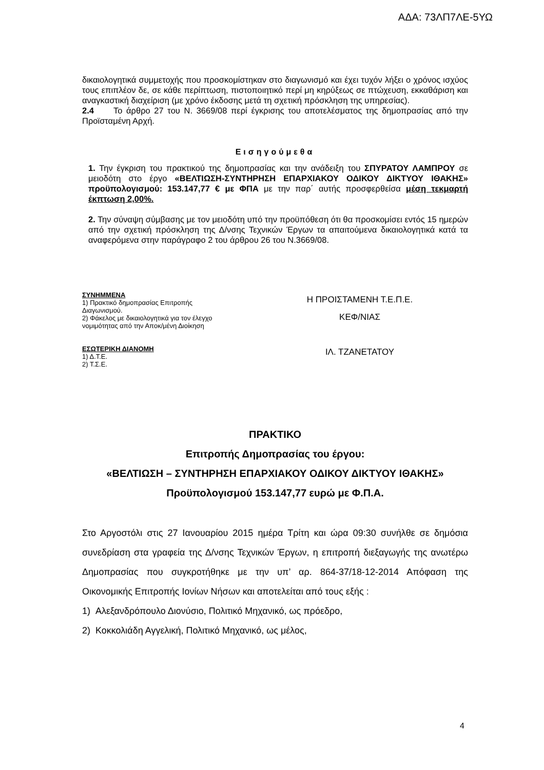ΑΔΑ: 73ΛΠ7ΛΕ-5ΥΩ
δικαιολογητικά συμμετοχής που προσκομίστηκαν στο διαγωνισμό και έχει τυχόν λήξει ο χρόνος ισχύος τους επιπλέον δε, σε κάθε περίπτωση, πιστοποιητικό περί μη κηρύξεως σε πτώχευση, εκκαθάριση και αναγκαστική διαχείριση (με χρόνο έκδοσης μετά τη σχετική πρόσκληση της υπηρεσίας).
2.4 Το άρθρο 27 του Ν. 3669/08 περί έγκρισης του αποτελέσματος της δημοπρασίας από την Προϊσταμένη Αρχή.
Εισηγούμεθα
1. Την έγκριση του πρακτικού της δημοπρασίας και την ανάδειξη του ΣΠΥΡΑΤΟΥ ΛΑΜΠΡΟΥ σε μειοδότη στο έργο «ΒΕΛΤΙΩΣΗ-ΣΥΝΤΗΡΗΣΗ ΕΠΑΡΧΙΑΚΟΥ ΟΔΙΚΟΥ ΔΙΚΤΥΟΥ ΙΘΑΚΗΣ» προϋπολογισμού: 153.147,77 € με ΦΠΑ με την παρ΄ αυτής προσφερθείσα μέση τεκμαρτή έκπτωση 2,00%.
2. Την σύναψη σύμβασης με τον μειοδότη υπό την προϋπόθεση ότι θα προσκομίσει εντός 15 ημερών από την σχετική πρόσκληση της Δ/νσης Τεχνικών Έργων τα απαιτούμενα δικαιολογητικά κατά τα αναφερόμενα στην παράγραφο 2 του άρθρου 26 του Ν.3669/08.
ΣΥΝΗΜΜΕΝΑ
1) Πρακτικό δημοπρασίας Επιτροπής
Διαγωνισμού.
2) Φάκελος με δικαιολογητικά για τον έλεγχο
νομιμότητας από την Αποκ/μένη Διοίκηση
ΕΣΩΤΕΡΙΚΗ ΔΙΑΝΟΜΗ
1) Δ.Τ.Ε.
2) Τ.Σ.Ε.
Η ΠΡΟΙΣΤΑΜΕΝΗ Τ.Ε.Π.Ε.
ΚΕΦ/ΝΙΑΣ
ΙΛ. ΤΖΑΝΕΤΑΤΟΥ
ΠΡΑΚΤΙΚΟ
Επιτροπής Δημοπρασίας του έργου:
«ΒΕΛΤΙΩΣΗ – ΣΥΝΤΗΡΗΣΗ ΕΠΑΡΧΙΑΚΟΥ ΟΔΙΚΟΥ ΔΙΚΤΥΟΥ ΙΘΑΚΗΣ»
Προϋπολογισμού 153.147,77 ευρώ με Φ.Π.Α.
Στο Αργοστόλι στις 27 Ιανουαρίου 2015 ημέρα Τρίτη και ώρα 09:30 συνήλθε σε δημόσια συνεδρίαση στα γραφεία της Δ/νσης Τεχνικών Έργων, η επιτροπή διεξαγωγής της ανωτέρω Δημοπρασίας που συγκροτήθηκε με την υπ’ αρ. 864-37/18-12-2014 Απόφαση της Οικονομικής Επιτροπής Ιονίων Νήσων και αποτελείται από τους εξής :
1) Αλεξανδρόπουλο Διονύσιο, Πολιτικό Μηχανικό, ως πρόεδρο,
2) Κοκκολιάδη Αγγελική, Πολιτικό Μηχανικό, ως μέλος,
4